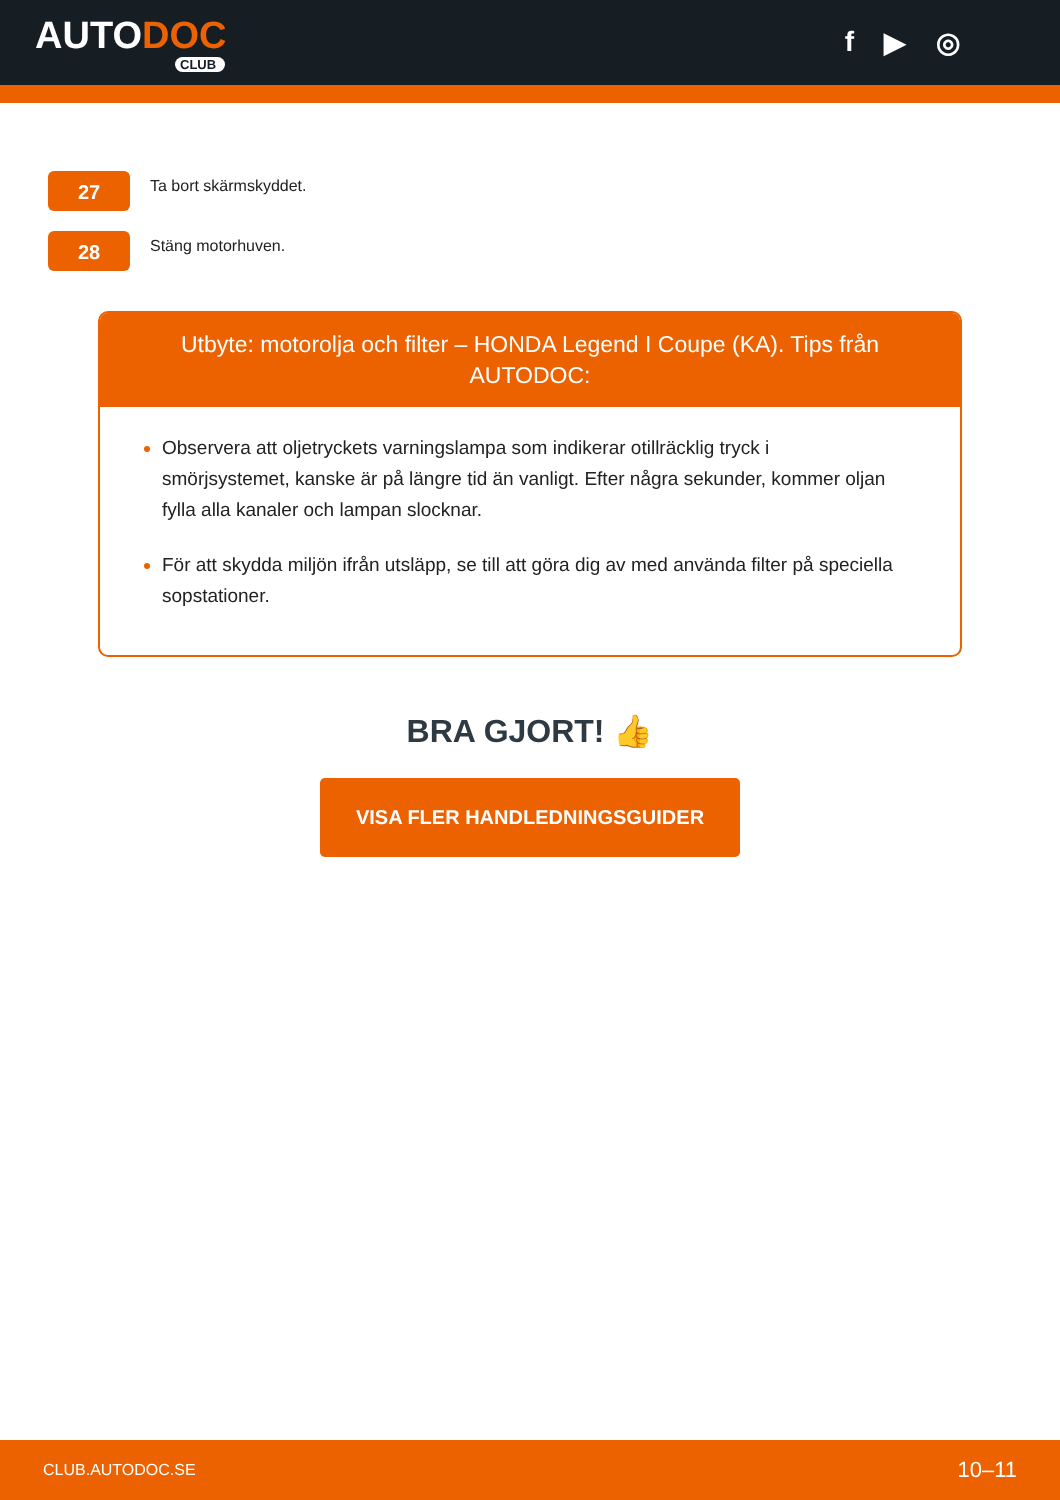AUTODOC
CLUB
f ▶ ◎
27
Ta bort skärmskyddet.
28
Stäng motorhuven.
Utbyte: motorolja och filter – HONDA Legend I Coupe (KA). Tips från AUTODOC:
Observera att oljetryckets varningslampa som indikerar otillräcklig tryck i smörjsystemet, kanske är på längre tid än vanligt. Efter några sekunder, kommer oljan fylla alla kanaler och lampan slocknar.
För att skydda miljön ifrån utsläpp, se till att göra dig av med använda filter på speciella sopstationer.
BRA GJORT! 👍
VISA FLER HANDLEDNINGSGUIDER
CLUB.AUTODOC.SE 10–11